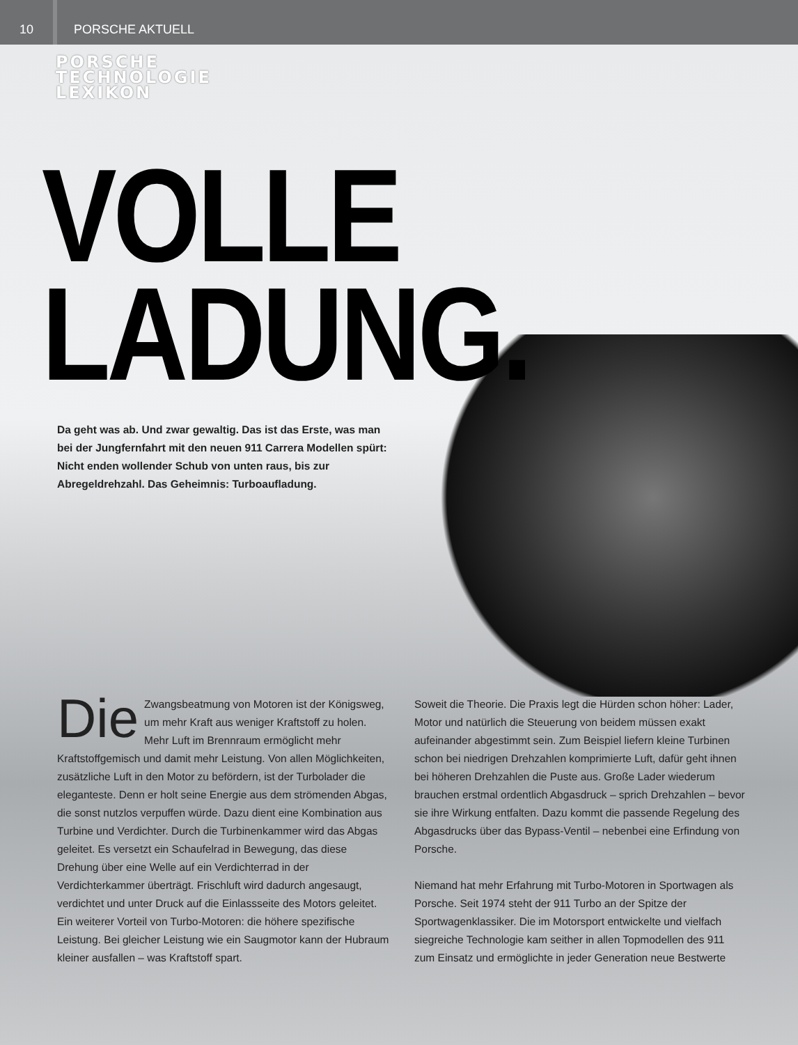10 PORSCHE AKTUELL
PORSCHE
TECHNOLOGIE
LEXIKON
VOLLE
LADUNG.
Da geht was ab. Und zwar gewaltig. Das ist das Erste, was man bei der Jungfernfahrt mit den neuen 911 Carrera Modellen spürt: Nicht enden wollender Schub von unten raus, bis zur Abregeldrehzahl. Das Geheimnis: Turboaufladung.
Die Zwangsbeatmung von Motoren ist der Königsweg, um mehr Kraft aus weniger Kraftstoff zu holen. Mehr Luft im Brennraum ermöglicht mehr Kraftstoffgemisch und damit mehr Leistung. Von allen Möglichkeiten, zusätzliche Luft in den Motor zu befördern, ist der Turbolader die eleganteste. Denn er holt seine Energie aus dem strömenden Abgas, die sonst nutzlos verpuffen würde. Dazu dient eine Kombination aus Turbine und Verdichter. Durch die Turbinenkammer wird das Abgas geleitet. Es versetzt ein Schaufelrad in Bewegung, das diese Drehung über eine Welle auf ein Verdichterrad in der Verdichterkammer überträgt. Frischluft wird dadurch angesaugt, verdichtet und unter Druck auf die Einlassseite des Motors geleitet. Ein weiterer Vorteil von Turbo-Motoren: die höhere spezifische Leistung. Bei gleicher Leistung wie ein Saugmotor kann der Hubraum kleiner ausfallen – was Kraftstoff spart.
Soweit die Theorie. Die Praxis legt die Hürden schon höher: Lader, Motor und natürlich die Steuerung von beidem müssen exakt aufeinander abgestimmt sein. Zum Beispiel liefern kleine Turbinen schon bei niedrigen Drehzahlen komprimierte Luft, dafür geht ihnen bei höheren Drehzahlen die Puste aus. Große Lader wiederum brauchen erstmal ordentlich Abgasdruck – sprich Drehzahlen – bevor sie ihre Wirkung entfalten. Dazu kommt die passende Regelung des Abgasdrucks über das Bypass-Ventil – nebenbei eine Erfindung von Porsche.
Niemand hat mehr Erfahrung mit Turbo-Motoren in Sportwagen als Porsche. Seit 1974 steht der 911 Turbo an der Spitze der Sportwagenklassiker. Die im Motorsport entwickelte und vielfach siegreiche Technologie kam seither in allen Topmodellen des 911 zum Einsatz und ermöglichte in jeder Generation neue Bestwerte